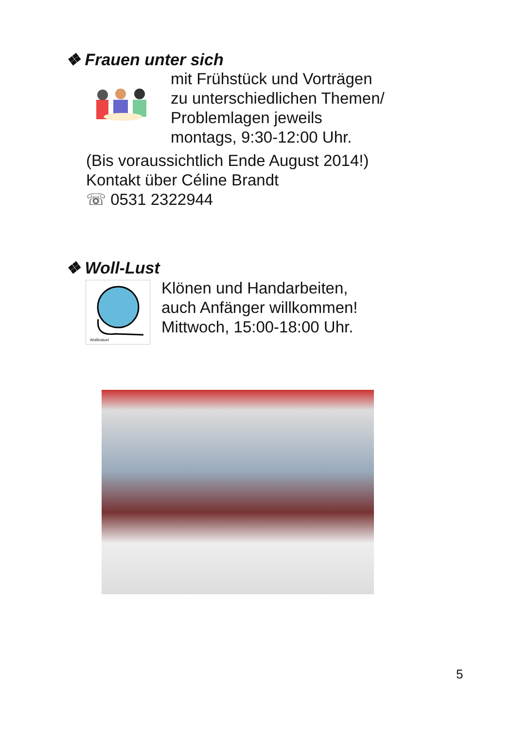❖ Frauen unter sich
mit Frühstück und Vorträgen
zu unterschiedlichen Themen/
Problemlagen jeweils
montags, 9:30-12:00 Uhr.
(Bis voraussichtlich Ende August 2014!)
Kontakt über Céline Brandt
☏ 0531 2322944
❖ Woll-Lust
Wollknäuel
Klönen und Handarbeiten,
auch Anfänger willkommen!
Mittwoch, 15:00-18:00 Uhr.
5